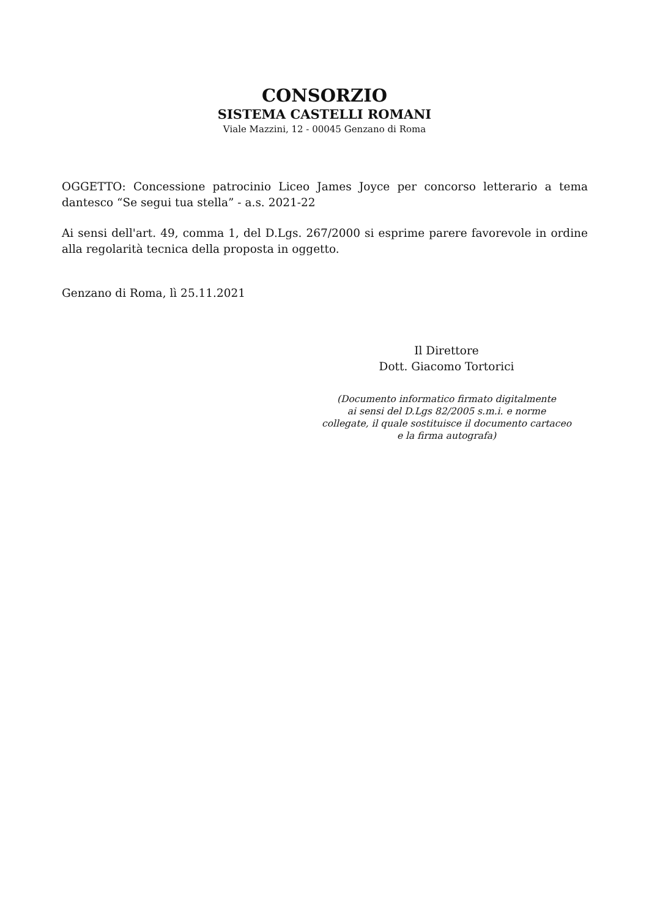CONSORZIO
SISTEMA CASTELLI ROMANI
Viale Mazzini, 12 - 00045 Genzano di Roma
OGGETTO: Concessione patrocinio Liceo James Joyce per concorso letterario a tema dantesco “Se segui tua stella” - a.s. 2021-22
Ai sensi dell'art. 49, comma 1, del D.Lgs. 267/2000 si esprime parere favorevole in ordine alla regolarità tecnica della proposta in oggetto.
Genzano di Roma, lì 25.11.2021
Il Direttore
Dott. Giacomo Tortorici
(Documento informatico firmato digitalmente
ai sensi del D.Lgs 82/2005 s.m.i. e norme
collegate, il quale sostituisce il documento cartaceo
e la firma autografa)